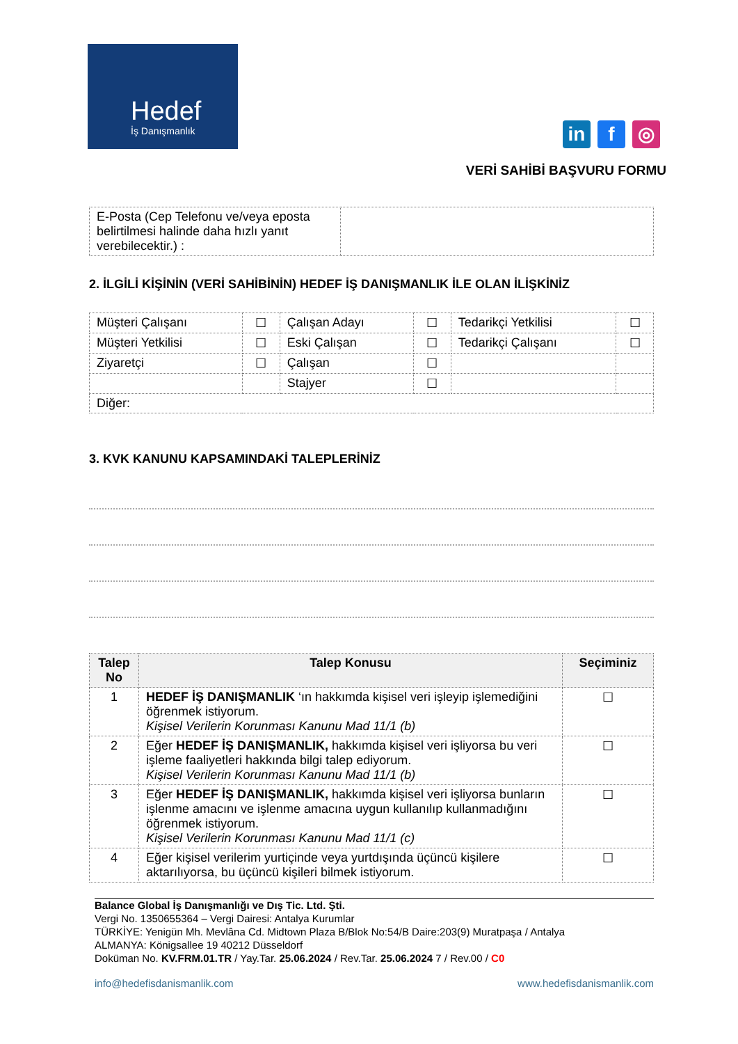Hedef
İş Danışmanlık
in f ◎
VERİ SAHİBİ BAŞVURU FORMU
| E-Posta (Cep Telefonu ve/veya eposta belirtilmesi halinde daha hızlı yanıt verebilecektir.) : | |
2. İLGİLİ KİŞİNİN (VERİ SAHİBİNİN) HEDEF İŞ DANIŞMANLIK İLE OLAN İLİŞKİNİZ
| Müşteri Çalışanı | ☐ | Çalışan Adayı | ☐ | Tedarikçi Yetkilisi | ☐ |
| Müşteri Yetkilisi | ☐ | Eski Çalışan | ☐ | Tedarikçi Çalışanı | ☐ |
| Ziyaretçi | ☐ | Çalışan | ☐ | | |
| | | Stajyer | ☐ | | |
| Diğer: | | | | | |
3. KVK KANUNU KAPSAMINDAKİ TALEPLERİNİZ
| Talep No | Talep Konusu | Seçiminiz |
| --- | --- | --- |
| 1 | HEDEF İŞ DANIŞMANLIK ‘ın hakkımda kişisel veri işleyip işlemediğini öğrenmek istiyorum. Kişisel Verilerin Korunması Kanunu Mad 11/1 (b) | ☐ |
| 2 | Eğer HEDEF İŞ DANIŞMANLIK, hakkımda kişisel veri işliyorsa bu veri işleme faaliyetleri hakkında bilgi talep ediyorum. Kişisel Verilerin Korunması Kanunu Mad 11/1 (b) | ☐ |
| 3 | Eğer HEDEF İŞ DANIŞMANLIK, hakkımda kişisel veri işliyorsa bunların işlenme amacını ve işlenme amacına uygun kullanılıp kullanmadığını öğrenmek istiyorum. Kişisel Verilerin Korunması Kanunu Mad 11/1 (c) | ☐ |
| 4 | Eğer kişisel verilerim yurtiçinde veya yurtdışında üçüncü kişilere aktarılıyorsa, bu üçüncü kişileri bilmek istiyorum. | ☐ |
Balance Global İş Danışmanlığı ve Dış Tic. Ltd. Şti.
Vergi No. 1350655364 – Vergi Dairesi: Antalya Kurumlar
TÜRKİYE: Yenigün Mh. Mevlâna Cd. Midtown Plaza B/Blok No:54/B Daire:203(9) Muratpaşa / Antalya
ALMANYA: Königsallee 19 40212 Düsseldorf
Doküman No. KV.FRM.01.TR / Yay.Tar. 25.06.2024 / Rev.Tar. 25.06.2024 7 / Rev.00 / C0
info@hedefisdanismanlik.com www.hedefisdanismanlik.com